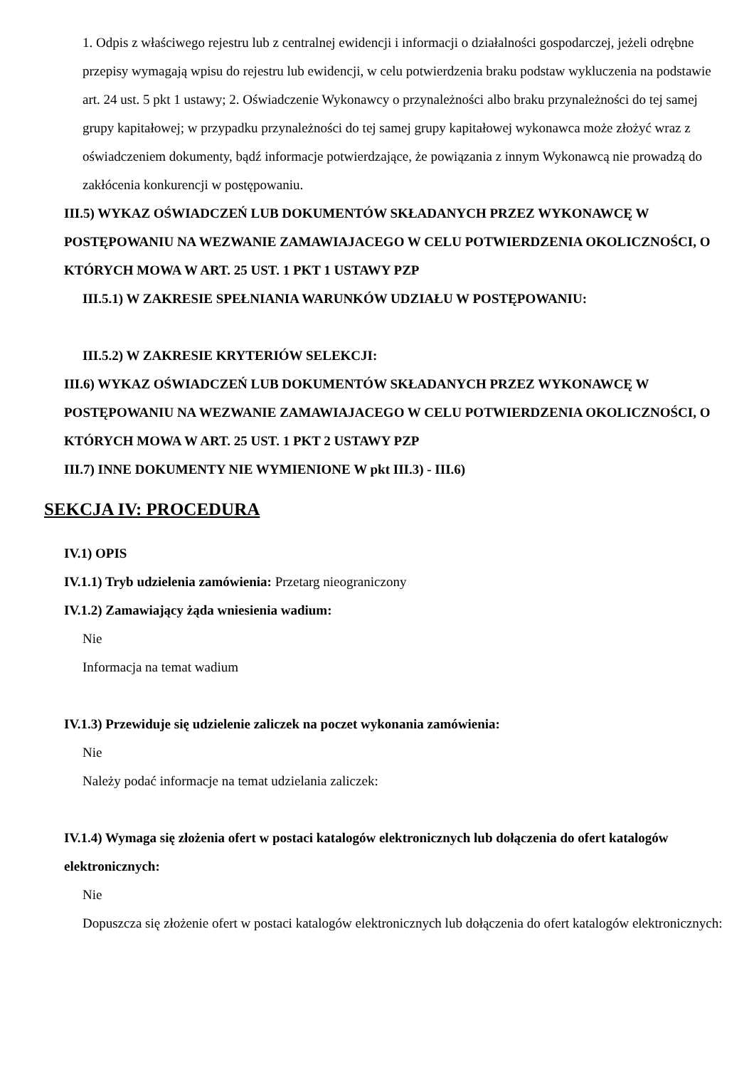1. Odpis z właściwego rejestru lub z centralnej ewidencji i informacji o działalności gospodarczej, jeżeli odrębne przepisy wymagają wpisu do rejestru lub ewidencji, w celu potwierdzenia braku podstaw wykluczenia na podstawie art. 24 ust. 5 pkt 1 ustawy; 2. Oświadczenie Wykonawcy o przynależności albo braku przynależności do tej samej grupy kapitałowej; w przypadku przynależności do tej samej grupy kapitałowej wykonawca może złożyć wraz z oświadczeniem dokumenty, bądź informacje potwierdzające, że powiązania z innym Wykonawcą nie prowadzą do zakłócenia konkurencji w postępowaniu.
III.5) WYKAZ OŚWIADCZEŃ LUB DOKUMENTÓW SKŁADANYCH PRZEZ WYKONAWCĘ W POSTĘPOWANIU NA WEZWANIE ZAMAWIAJACEGO W CELU POTWIERDZENIA OKOLICZNOŚCI, O KTÓRYCH MOWA W ART. 25 UST. 1 PKT 1 USTAWY PZP
III.5.1) W ZAKRESIE SPEŁNIANIA WARUNKÓW UDZIAŁU W POSTĘPOWANIU:
III.5.2) W ZAKRESIE KRYTERIÓW SELEKCJI:
III.6) WYKAZ OŚWIADCZEŃ LUB DOKUMENTÓW SKŁADANYCH PRZEZ WYKONAWCĘ W POSTĘPOWANIU NA WEZWANIE ZAMAWIAJACEGO W CELU POTWIERDZENIA OKOLICZNOŚCI, O KTÓRYCH MOWA W ART. 25 UST. 1 PKT 2 USTAWY PZP
III.7) INNE DOKUMENTY NIE WYMIENIONE W pkt III.3) - III.6)
SEKCJA IV: PROCEDURA
IV.1) OPIS
IV.1.1) Tryb udzielenia zamówienia: Przetarg nieograniczony
IV.1.2) Zamawiający żąda wniesienia wadium:
Nie
Informacja na temat wadium
IV.1.3) Przewiduje się udzielenie zaliczek na poczet wykonania zamówienia:
Nie
Należy podać informacje na temat udzielania zaliczek:
IV.1.4) Wymaga się złożenia ofert w postaci katalogów elektronicznych lub dołączenia do ofert katalogów elektronicznych:
Nie
Dopuszcza się złożenie ofert w postaci katalogów elektronicznych lub dołączenia do ofert katalogów elektronicznych: